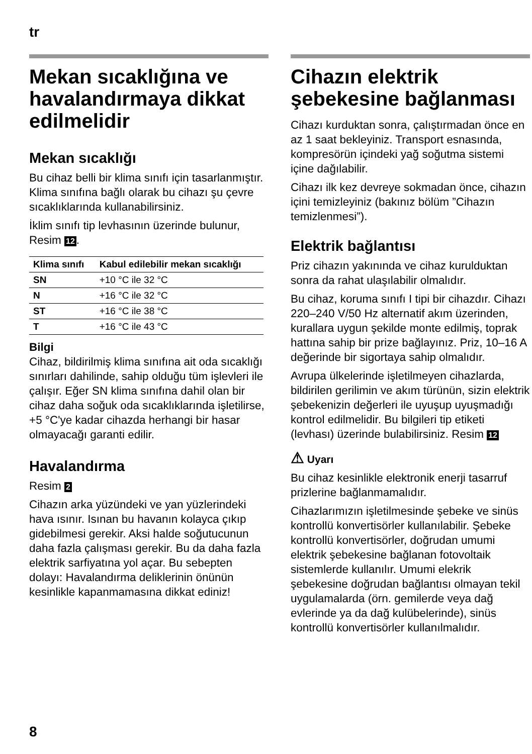tr
Mekan sıcaklığına ve havalandırmaya dikkat edilmelidir
Mekan sıcaklığı
Bu cihaz belli bir klima sınıfı için tasarlanmıştır. Klima sınıfına bağlı olarak bu cihazı şu çevre sıcaklıklarında kullanabilirsiniz.
İklim sınıfı tip levhasının üzerinde bulunur, Resim 12.
| Klima sınıfı | Kabul edilebilir mekan sıcaklığı |
| --- | --- |
| SN | +10 °C ile 32 °C |
| N | +16 °C ile 32 °C |
| ST | +16 °C ile 38 °C |
| T | +16 °C ile 43 °C |
Bilgi
Cihaz, bildirilmiş klima sınıfına ait oda sıcaklığı sınırları dahilinde, sahip olduğu tüm işlevleri ile çalışır. Eğer SN klima sınıfına dahil olan bir cihaz daha soğuk oda sıcaklıklarında işletilirse, +5 °C'ye kadar cihazda herhangi bir hasar olmayacağı garanti edilir.
Havalandırma
Resim 2
Cihazın arka yüzündeki ve yan yüzlerindeki hava ısınır. Isınan bu havanın kolayca çıkıp gidebilmesi gerekir. Aksi halde soğutucunun daha fazla çalışması gerekir. Bu da daha fazla elektrik sarfiyatına yol açar. Bu sebepten dolayı: Havalandırma deliklerinin önünün kesinlikle kapanmamasına dikkat ediniz!
Cihazın elektrik şebekesine bağlanması
Cihazı kurduktan sonra, çalıştırmadan önce en az 1 saat bekleyiniz. Transport esnasında, kompresörün içindeki yağ soğutma sistemi içine dağılabilir.
Cihazı ilk kez devreye sokmadan önce, cihazın içini temizleyiniz (bakınız bölüm ”Cihazın temizlenmesi”).
Elektrik bağlantısı
Priz cihazın yakınında ve cihaz kurulduktan sonra da rahat ulaşılabilir olmalıdır.
Bu cihaz, koruma sınıfı I tipi bir cihazdır. Cihazı 220–240 V/50 Hz alternatif akım üzerinden, kurallara uygun şekilde monte edilmiş, toprak hattına sahip bir prize bağlayınız. Priz, 10–16 A değerinde bir sigortaya sahip olmalıdır.
Avrupa ülkelerinde işletilmeyen cihazlarda, bildirilen gerilimin ve akım türünün, sizin elektrik şebekenizin değerleri ile uyuşup uyuşmadığı kontrol edilmelidir. Bu bilgileri tip etiketi (levhası) üzerinde bulabilirsiniz. Resim 12
⚠ Uyarı
Bu cihaz kesinlikle elektronik enerji tasarruf prizlerine bağlanmamalıdır.
Cihazlarımızın işletilmesinde şebeke ve sinüs kontrollü konvertisörler kullanılabilir. Şebeke kontrollü konvertisörler, doğrudan umumi elektrik şebekesine bağlanan fotovoltaik sistemlerde kullanılır. Umumi elekrik şebekesine doğrudan bağlantısı olmayan tekil uygulamalarda (örn. gemilerde veya dağ evlerinde ya da dağ kulübelerinde), sinüs kontrollü konvertisörler kullanılmalıdır.
8